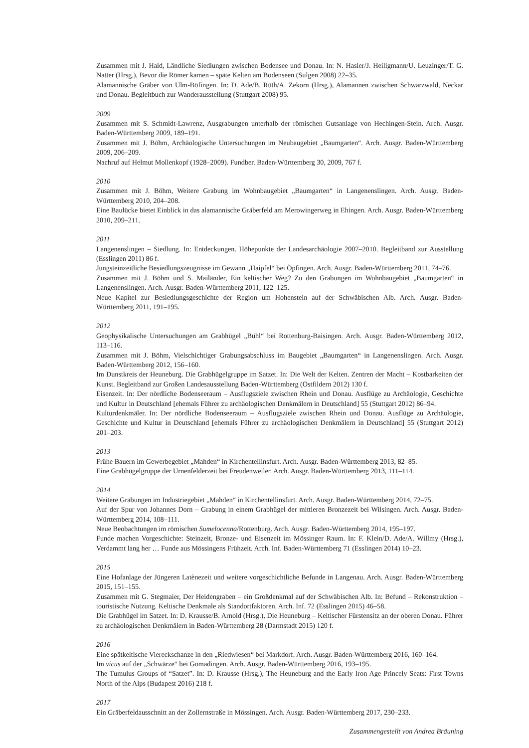Zusammen mit J. Hald, Ländliche Siedlungen zwischen Bodensee und Donau. In: N. Hasler/J. Heiligmann/U. Leuzinger/T. G. Natter (Hrsg.), Bevor die Römer kamen – späte Kelten am Bodenseen (Sulgen 2008) 22–35.
Alamannische Gräber von Ulm-Böfingen. In: D. Ade/B. Rüth/A. Zekorn (Hrsg.), Alamannen zwischen Schwarzwald, Neckar und Donau. Begleitbuch zur Wanderausstellung (Stuttgart 2008) 95.
2009
Zusammen mit S. Schmidt-Lawrenz, Ausgrabungen unterhalb der römischen Gutsanlage von Hechingen-Stein. Arch. Ausgr. Baden-Württemberg 2009, 189–191.
Zusammen mit J. Böhm, Archäologische Untersuchungen im Neubaugebiet „Baumgarten“. Arch. Ausgr. Baden-Württemberg 2009, 206–209.
Nachruf auf Helmut Mollenkopf (1928–2009). Fundber. Baden-Württemberg 30, 2009, 767 f.
2010
Zusammen mit J. Böhm, Weitere Grabung im Wohnbaugebiet „Baumgarten“ in Langenenslingen. Arch. Ausgr. Baden-Württemberg 2010, 204–208.
Eine Baulücke bietet Einblick in das alamannische Gräberfeld am Merowingerweg in Ehingen. Arch. Ausgr. Baden-Württemberg 2010, 209–211.
2011
Langenenslingen – Siedlung. In: Entdeckungen. Höhepunkte der Landesarchäologie 2007–2010. Begleitband zur Ausstellung (Esslingen 2011) 86 f.
Jungsteinzeitliche Besiedlungszeugnisse im Gewann „Haipfel“ bei Öpfingen. Arch. Ausgr. Baden-Württemberg 2011, 74–76.
Zusammen mit J. Böhm und S. Mailänder, Ein keltischer Weg? Zu den Grabungen im Wohnbaugebiet „Baumgarten“ in Langenenslingen. Arch. Ausgr. Baden-Württemberg 2011, 122–125.
Neue Kapitel zur Besiedlungsgeschichte der Region um Hohenstein auf der Schwäbischen Alb. Arch. Ausgr. Baden-Württemberg 2011, 191–195.
2012
Geophysikalische Untersuchungen am Grabhügel „Bühl“ bei Rottenburg-Baisingen. Arch. Ausgr. Baden-Württemberg 2012, 113–116.
Zusammen mit J. Böhm, Vielschichtiger Grabungsabschluss im Baugebiet „Baumgarten“ in Langenenslingen. Arch. Ausgr. Baden-Württemberg 2012, 156–160.
Im Dunstkreis der Heuneburg. Die Grabhügelgruppe im Satzet. In: Die Welt der Kelten. Zentren der Macht – Kostbarkeiten der Kunst. Begleitband zur Großen Landesausstellung Baden-Württemberg (Ostfildern 2012) 130 f.
Eisenzeit. In: Der nördliche Bodenseeraum – Ausflugsziele zwischen Rhein und Donau. Ausflüge zu Archäologie, Geschichte und Kultur in Deutschland [ehemals Führer zu archäologischen Denkmälern in Deutschland] 55 (Stuttgart 2012) 86–94.
Kulturdenkmäler. In: Der nördliche Bodenseeraum – Ausflugsziele zwischen Rhein und Donau. Ausflüge zu Archäologie, Geschichte und Kultur in Deutschland [ehemals Führer zu archäologischen Denkmälern in Deutschland] 55 (Stuttgart 2012) 201–203.
2013
Frühe Bauern im Gewerbegebiet „Mahden“ in Kirchentellinsfurt. Arch. Ausgr. Baden-Württemberg 2013, 82–85.
Eine Grabhügelgruppe der Urnenfelderzeit bei Freudenweiler. Arch. Ausgr. Baden-Württemberg 2013, 111–114.
2014
Weitere Grabungen im Industriegebiet „Mahden“ in Kirchentellinsfurt. Arch. Ausgr. Baden-Württemberg 2014, 72–75.
Auf der Spur von Johannes Dorn – Grabung in einem Grabhügel der mittleren Bronzezeit bei Wilsingen. Arch. Ausgr. Baden-Württemberg 2014, 108–111.
Neue Beobachtungen im römischen Sumelocenna/Rottenburg. Arch. Ausgr. Baden-Württemberg 2014, 195–197.
Funde machen Vorgeschichte: Steinzeit, Bronze- und Eisenzeit im Mössinger Raum. In: F. Klein/D. Ade/A. Willmy (Hrsg.), Verdammt lang her … Funde aus Mössingens Frühzeit. Arch. Inf. Baden-Württemberg 71 (Esslingen 2014) 10–23.
2015
Eine Hofanlage der Jüngeren Latènezeit und weitere vorgeschichtliche Befunde in Langenau. Arch. Ausgr. Baden-Württemberg 2015, 151–155.
Zusammen mit G. Stegmaier, Der Heidengraben – ein Großdenkmal auf der Schwäbischen Alb. In: Befund – Rekonstruktion – touristische Nutzung. Keltische Denkmale als Standortfaktoren. Arch. Inf. 72 (Esslingen 2015) 46–58.
Die Grabhügel im Satzet. In: D. Krausse/B. Arnold (Hrsg.), Die Heuneburg – Keltischer Fürstensitz an der oberen Donau. Führer zu archäologischen Denkmälern in Baden-Württemberg 28 (Darmstadt 2015) 120 f.
2016
Eine spätkeltische Viereckschanze in den „Riedwiesen“ bei Markdorf. Arch. Ausgr. Baden-Württemberg 2016, 160–164.
Im vicus auf der „Schwärze“ bei Gomadingen. Arch. Ausgr. Baden-Württemberg 2016, 193–195.
The Tumulus Groups of “Satzet”. In: D. Krausse (Hrsg.), The Heuneburg and the Early Iron Age Princely Seats: First Towns North of the Alps (Budapest 2016) 218 f.
2017
Ein Gräberfeldausschnitt an der Zollernstraße in Mössingen. Arch. Ausgr. Baden-Württemberg 2017, 230–233.
Zusammengestellt von Andrea Bräuning